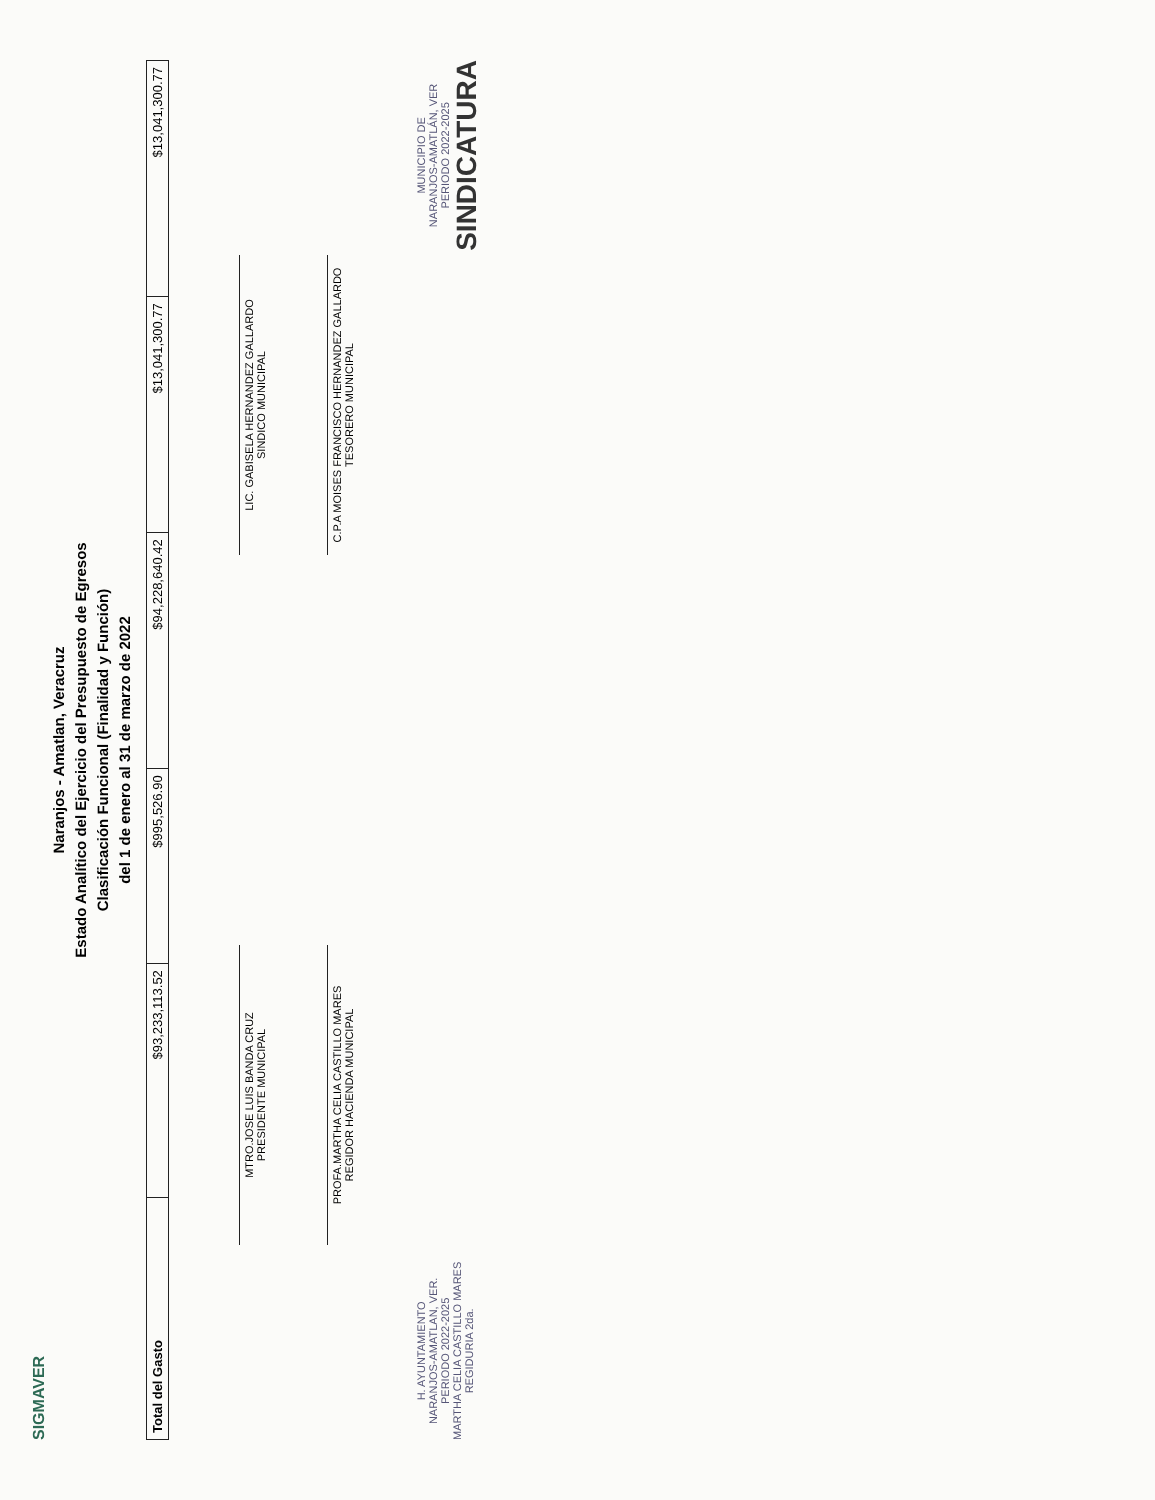SIGMAVER
Naranjos - Amatlan, Veracruz
Estado Analítico del Ejercicio del Presupuesto de Egresos
Clasificación Funcional (Finalidad y Función)
del 1 de enero al 31 de marzo de 2022
| Total del Gasto | $93,233,113.52 | $995,526.90 | $94,228,640.42 | $13,041,300.77 | $13,041,300.77 |
MTRO.JOSE LUIS BANDA CRUZ
PRESIDENTE MUNICIPAL
PROFA.MARTHA CELIA CASTILLO MARES
REGIDOR HACIENDA MUNICIPAL
LIC. GABISELA HERNANDEZ GALLARDO
SINDICO MUNICIPAL
C.P.A MOISES FRANCISCO HERNANDEZ GALLARDO
TESORERO MUNICIPAL
H. AYUNTAMIENTO
NARANJOS-AMATLAN, VER.
PERIODO 2022-2025
MARTHA CELIA CASTILLO MARES
REGIDURIA 2da.
MUNICIPIO DE
NARANJOS-AMATLÁN, VER
PERIODO 2022-2025
SINDICATURA